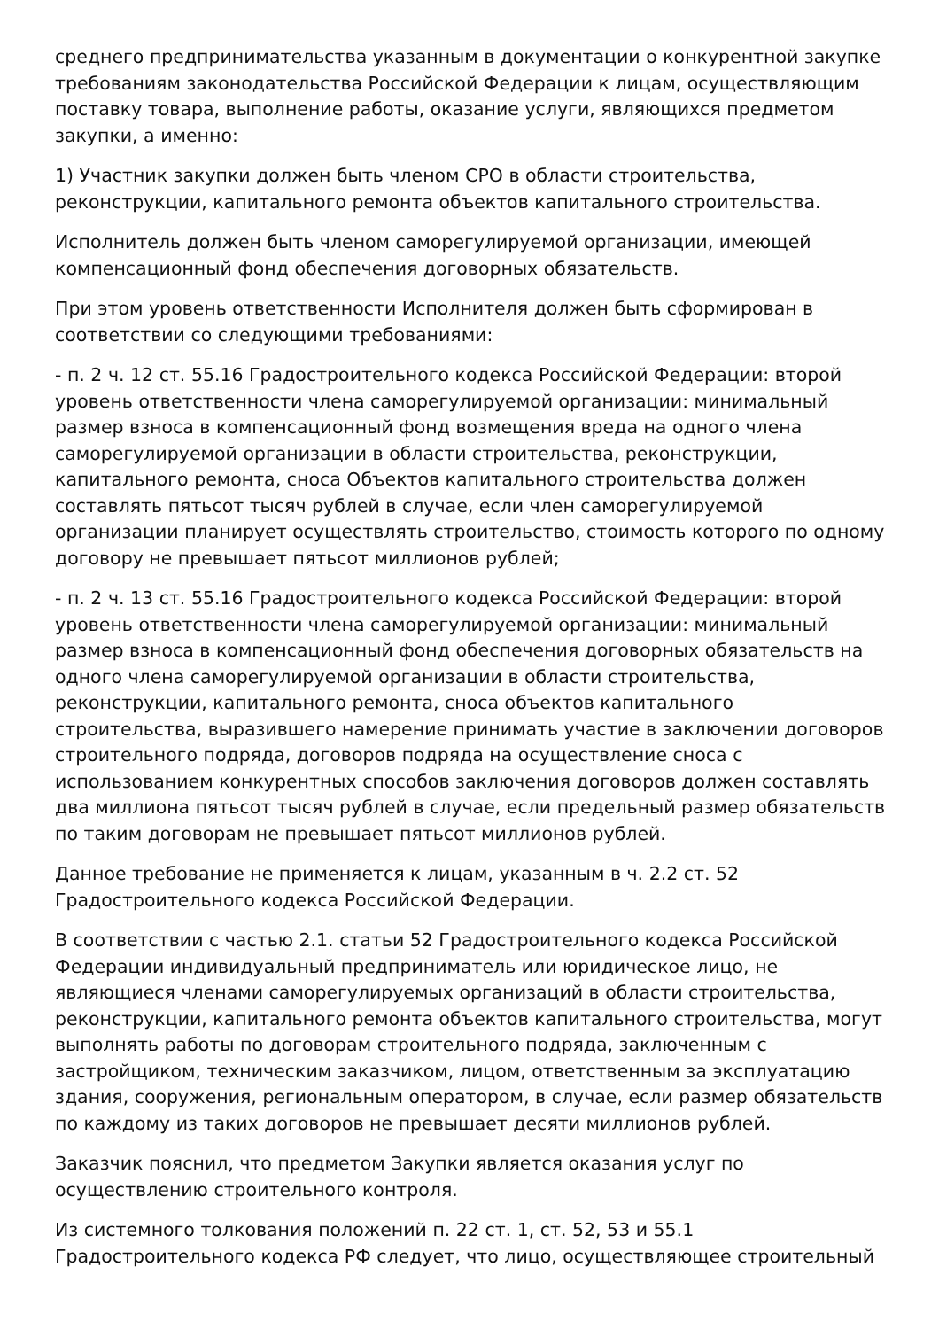среднего предпринимательства указанным в документации о конкурентной закупке требованиям законодательства Российской Федерации к лицам, осуществляющим поставку товара, выполнение работы, оказание услуги, являющихся предметом закупки, а именно:
1) Участник закупки должен быть членом СРО в области строительства, реконструкции, капитального ремонта объектов капитального строительства.
Исполнитель должен быть членом саморегулируемой организации, имеющей компенсационный фонд обеспечения договорных обязательств.
При этом уровень ответственности Исполнителя должен быть сформирован в соответствии со следующими требованиями:
- п. 2 ч. 12 ст. 55.16 Градостроительного кодекса Российской Федерации: второй уровень ответственности члена саморегулируемой организации: минимальный размер взноса в компенсационный фонд возмещения вреда на одного члена саморегулируемой организации в области строительства, реконструкции, капитального ремонта, сноса Объектов капитального строительства должен составлять пятьсот тысяч рублей в случае, если член саморегулируемой организации планирует осуществлять строительство, стоимость которого по одному договору не превышает пятьсот миллионов рублей;
- п. 2 ч. 13 ст. 55.16 Градостроительного кодекса Российской Федерации: второй уровень ответственности члена саморегулируемой организации: минимальный размер взноса в компенсационный фонд обеспечения договорных обязательств на одного члена саморегулируемой организации в области строительства, реконструкции, капитального ремонта, сноса объектов капитального строительства, выразившего намерение принимать участие в заключении договоров строительного подряда, договоров подряда на осуществление сноса с использованием конкурентных способов заключения договоров должен составлять два миллиона пятьсот тысяч рублей в случае, если предельный размер обязательств по таким договорам не превышает пятьсот миллионов рублей.
Данное требование не применяется к лицам, указанным в ч. 2.2 ст. 52 Градостроительного кодекса Российской Федерации.
В соответствии с частью 2.1. статьи 52 Градостроительного кодекса Российской Федерации индивидуальный предприниматель или юридическое лицо, не являющиеся членами саморегулируемых организаций в области строительства, реконструкции, капитального ремонта объектов капитального строительства, могут выполнять работы по договорам строительного подряда, заключенным с застройщиком, техническим заказчиком, лицом, ответственным за эксплуатацию здания, сооружения, региональным оператором, в случае, если размер обязательств по каждому из таких договоров не превышает десяти миллионов рублей.
Заказчик пояснил, что предметом Закупки является оказания услуг по осуществлению строительного контроля.
Из системного толкования положений п. 22 ст. 1, ст. 52, 53 и 55.1 Градостроительного кодекса РФ следует, что лицо, осуществляющее строительный